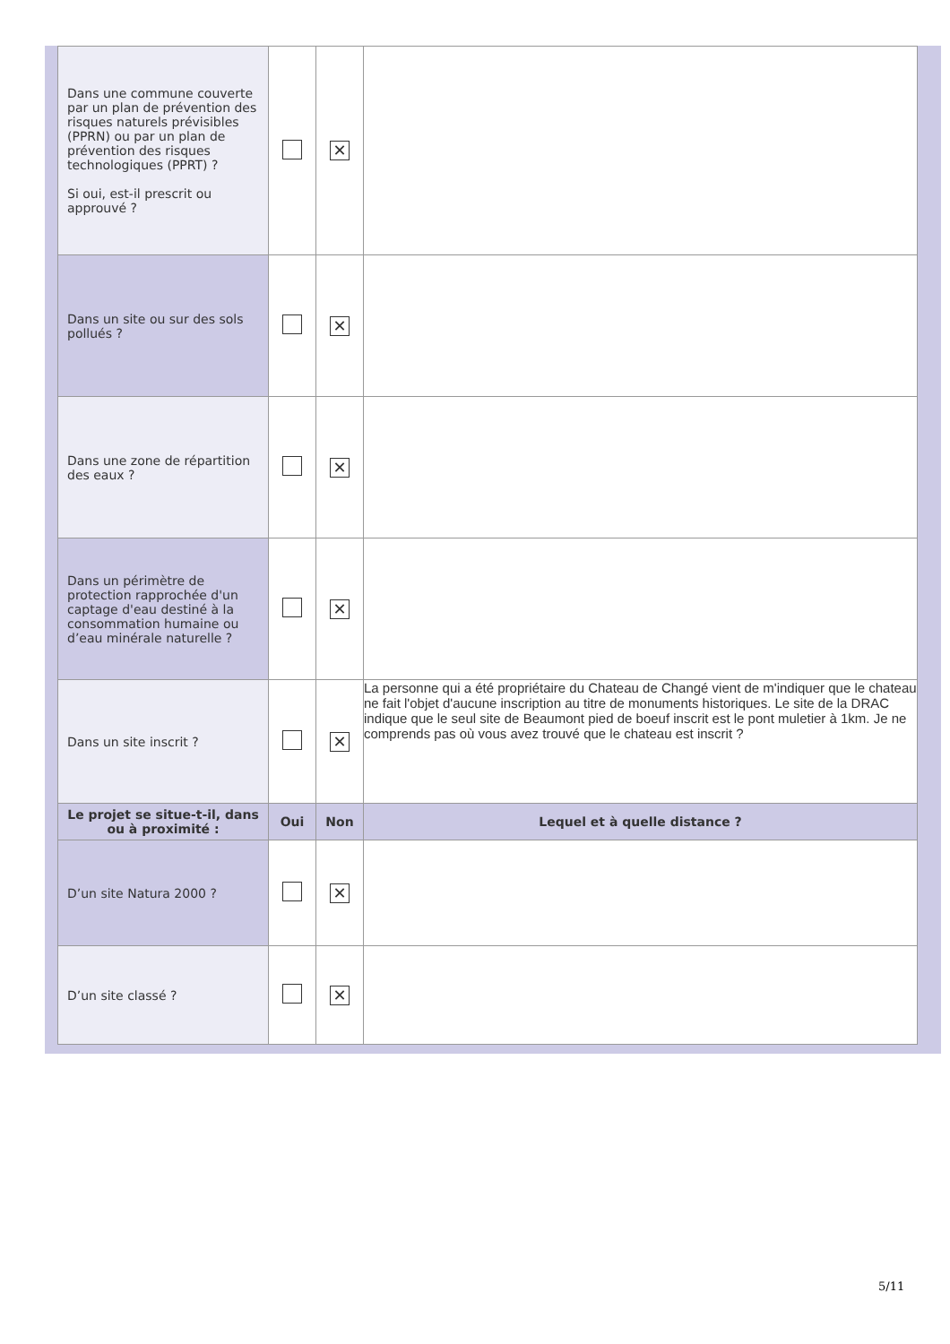| Dans une commune couverte par un plan de prévention des risques naturels prévisibles (PPRN) ou par un plan de prévention des risques technologiques (PPRT) ? Si oui, est-il prescrit ou approuvé ? | | ✕ | |
| Dans un site ou sur des sols pollués ? | | ✕ | |
| Dans une zone de répartition des eaux ? | | ✕ | |
| Dans un périmètre de protection rapprochée d'un captage d'eau destiné à la consommation humaine ou d’eau minérale naturelle ? | | ✕ | |
| Dans un site inscrit ? | | ✕ | La personne qui a été propriétaire du Chateau de Changé vient de m'indiquer que le chateau ne fait l'objet d'aucune inscription au titre de monuments historiques. Le site de la DRAC indique que le seul site de Beaumont pied de boeuf inscrit est le pont muletier à 1km. Je ne comprends pas où vous avez trouvé que le chateau est inscrit ? |
| Le projet se situe-t-il, dans ou à proximité : | Oui | Non | Lequel et à quelle distance ? |
| D’un site Natura 2000 ? | | ✕ | |
| D’un site classé ? | | ✕ | |
5/11